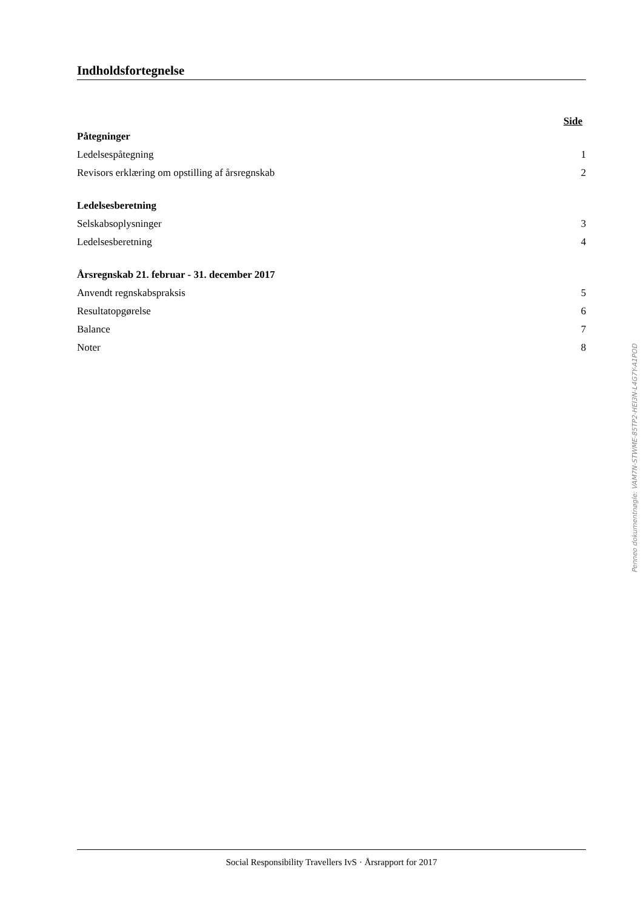Indholdsfortegnelse
Side
| Påtegninger | |
| Ledelsespåtegning | 1 |
| Revisors erklæring om opstilling af årsregnskab | 2 |
| Ledelsesberetning | |
| Selskabsoplysninger | 3 |
| Ledelsesberetning | 4 |
| Årsregnskab 21. februar - 31. december 2017 | |
| Anvendt regnskabspraksis | 5 |
| Resultatopgørelse | 6 |
| Balance | 7 |
| Noter | 8 |
Penneo dokumentnøgle: VAM7N-STWME-85TP2-HEI3N-L4G7Y-A1POD
Social Responsibility Travellers IvS · Årsrapport for 2017